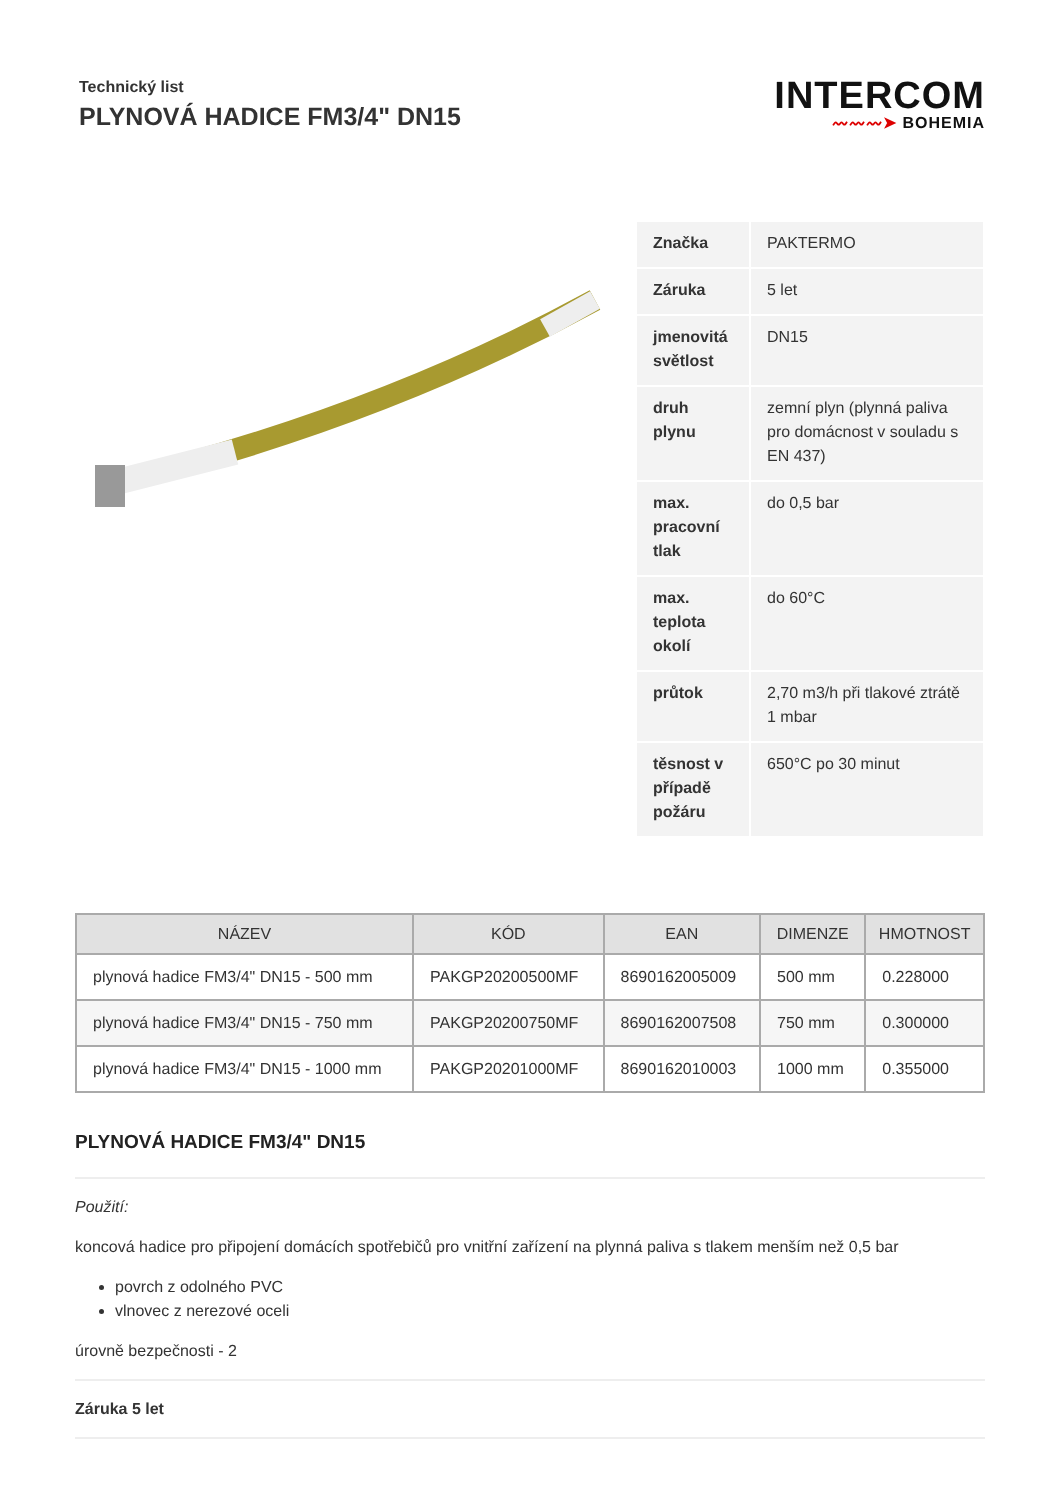Technický list
PLYNOVÁ HADICE FM3/4" DN15
INTERCOM
〰〰〰➤ BOHEMIA
| Značka | PAKTERMO |
| Záruka | 5 let |
| jmenovitá světlost | DN15 |
| druh plynu | zemní plyn (plynná paliva pro domácnost v souladu s EN 437) |
| max. pracovní tlak | do 0,5 bar |
| max. teplota okolí | do 60°C |
| průtok | 2,70 m3/h při tlakové ztrátě 1 mbar |
| těsnost v případě požáru | 650°C po 30 minut |
| NÁZEV | KÓD | EAN | DIMENZE | HMOTNOST |
| --- | --- | --- | --- | --- |
| plynová hadice FM3/4" DN15 - 500 mm | PAKGP20200500MF | 8690162005009 | 500 mm | 0.228000 |
| plynová hadice FM3/4" DN15 - 750 mm | PAKGP20200750MF | 8690162007508 | 750 mm | 0.300000 |
| plynová hadice FM3/4" DN15 - 1000 mm | PAKGP20201000MF | 8690162010003 | 1000 mm | 0.355000 |
PLYNOVÁ HADICE FM3/4" DN15
Použití:
koncová hadice pro připojení domácích spotřebičů pro vnitřní zařízení na plynná paliva s tlakem menším než 0,5 bar
povrch z odolného PVC
vlnovec z nerezové oceli
úrovně bezpečnosti - 2
Záruka 5 let